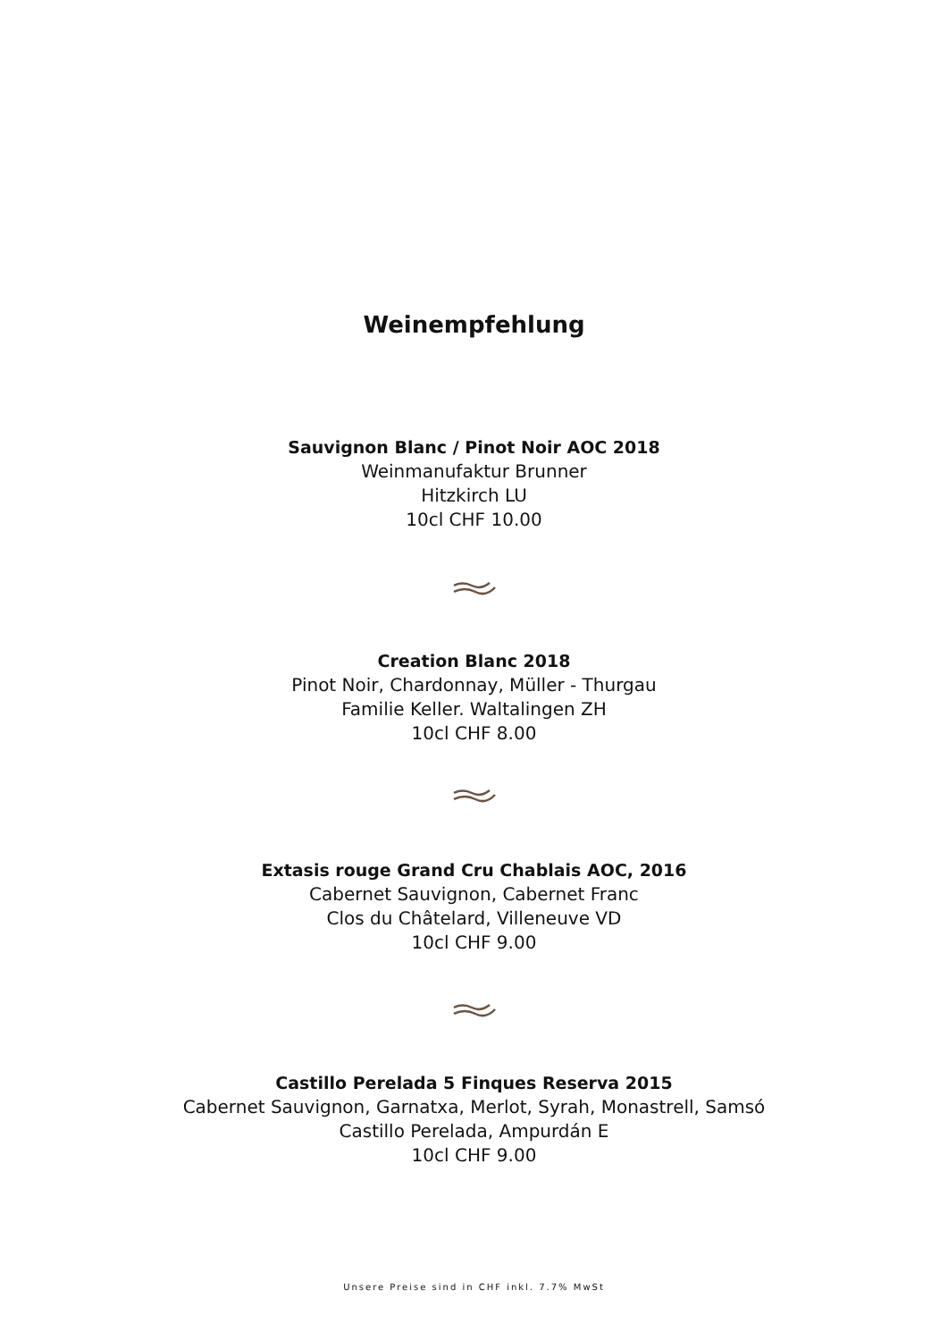Weinempfehlung
Sauvignon Blanc / Pinot Noir AOC 2018
Weinmanufaktur Brunner
Hitzkirch LU
10cl CHF 10.00
Creation Blanc 2018
Pinot Noir, Chardonnay, Müller - Thurgau
Familie Keller. Waltalingen ZH
10cl CHF 8.00
Extasis rouge Grand Cru Chablais AOC, 2016
Cabernet Sauvignon, Cabernet Franc
Clos du Châtelard, Villeneuve VD
10cl CHF 9.00
Castillo Perelada 5 Finques Reserva 2015
Cabernet Sauvignon, Garnatxa, Merlot, Syrah, Monastrell, Samsó
Castillo Perelada, Ampurdán E
10cl CHF 9.00
Unsere Preise sind in CHF inkl. 7.7% MwSt